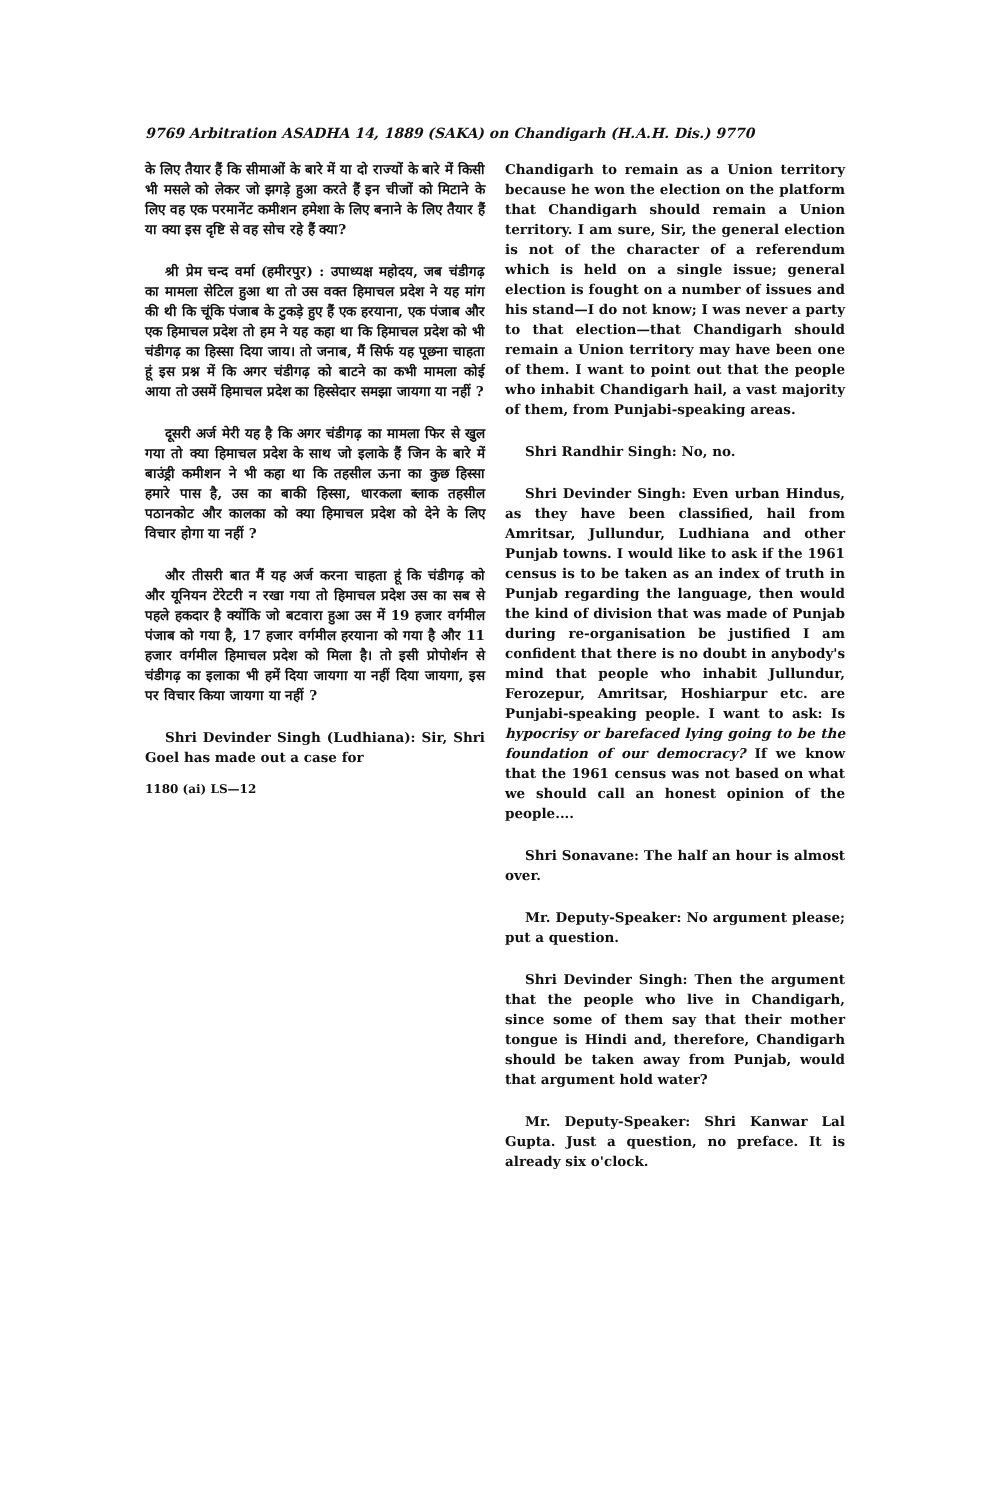9769 Arbitration ASADHA 14, 1889 (SAKA) on Chandigarh (H.A.H. Dis.) 9770
के लिए तैयार हैं कि सीमाओं के बारे में या दो राज्यों के बारे में किसी भी मसले को लेकर जो झगड़े हुआ करते हैं इन चीजों को मिटाने के लिए वह एक परमानेंट कमीशन हमेशा के लिए बनाने के लिए तैयार हैं या क्या इस दृष्टि से वह सोच रहे हैं क्या?
श्री प्रेम चन्द वर्मा (हमीरपुर) : उपाध्यक्ष महोदय, जब चंडीगढ़ का मामला सेटिल हुआ था तो उस वक्त हिमाचल प्रदेश ने यह मांग की थी कि चूंकि पंजाब के टुकड़े हुए हैं एक हरयाना, एक पंजाब और एक हिमाचल प्रदेश तो हम ने यह कहा था कि हिमाचल प्रदेश को भी चंडीगढ़ का हिस्सा दिया जाय। तो जनाब, मैं सिर्फ यह पूछना चाहता हूं इस प्रश्न में कि अगर चंडीगढ़ को बाटने का कभी मामला कोई आया तो उसमें हिमाचल प्रदेश का हिस्सेदार समझा जायगा या नहीं ?
दूसरी अर्ज मेरी यह है कि अगर चंडीगढ़ का मामला फिर से खुल गया तो क्या हिमाचल प्रदेश के साथ जो इलाके हैं जिन के बारे में बाउंड्री कमीशन ने भी कहा था कि तहसील ऊना का कुछ हिस्सा हमारे पास है, उस का बाकी हिस्सा, धारकला ब्लाक तहसील पठानकोट और कालका को क्या हिमाचल प्रदेश को देने के लिए विचार होगा या नहीं ?
और तीसरी बात मैं यह अर्ज करना चाहता हूं कि चंडीगढ़ को और यूनियन टेरेटरी न रखा गया तो हिमाचल प्रदेश उस का सब से पहले हकदार है क्योंकि जो बटवारा हुआ उस में 19 हजार वर्गमील पंजाब को गया है, 17 हजार वर्गमील हरयाना को गया है और 11 हजार वर्गमील हिमाचल प्रदेश को मिला है। तो इसी प्रोपोर्शन से चंडीगढ़ का इलाका भी हमें दिया जायगा या नहीं दिया जायगा, इस पर विचार किया जायगा या नहीं ?
Shri Devinder Singh (Ludhiana): Sir, Shri Goel has made out a case for
1180 (ai) LS—12
Chandigarh to remain as a Union territory because he won the election on the platform that Chandigarh should remain a Union territory. I am sure, Sir, the general election is not of the character of a referendum which is held on a single issue; general election is fought on a number of issues and his stand—I do not know; I was never a party to that election—that Chandigarh should remain a Union territory may have been one of them. I want to point out that the people who inhabit Chandigarh hail, a vast majority of them, from Punjabi-speaking areas.
Shri Randhir Singh: No, no.
Shri Devinder Singh: Even urban Hindus, as they have been classified, hail from Amritsar, Jullundur, Ludhiana and other Punjab towns. I would like to ask if the 1961 census is to be taken as an index of truth in Punjab regarding the language, then would the kind of division that was made of Punjab during re-organisation be justified I am confident that there is no doubt in anybody's mind that people who inhabit Jullundur, Ferozepur, Amritsar, Hoshiarpur etc. are Punjabi-speaking people. I want to ask: Is hypocrisy or barefaced lying going to be the foundation of our democracy? If we know that the 1961 census was not based on what we should call an honest opinion of the people....
Shri Sonavane: The half an hour is almost over.
Mr. Deputy-Speaker: No argument please; put a question.
Shri Devinder Singh: Then the argument that the people who live in Chandigarh, since some of them say that their mother tongue is Hindi and, therefore, Chandigarh should be taken away from Punjab, would that argument hold water?
Mr. Deputy-Speaker: Shri Kanwar Lal Gupta. Just a question, no preface. It is already six o'clock.